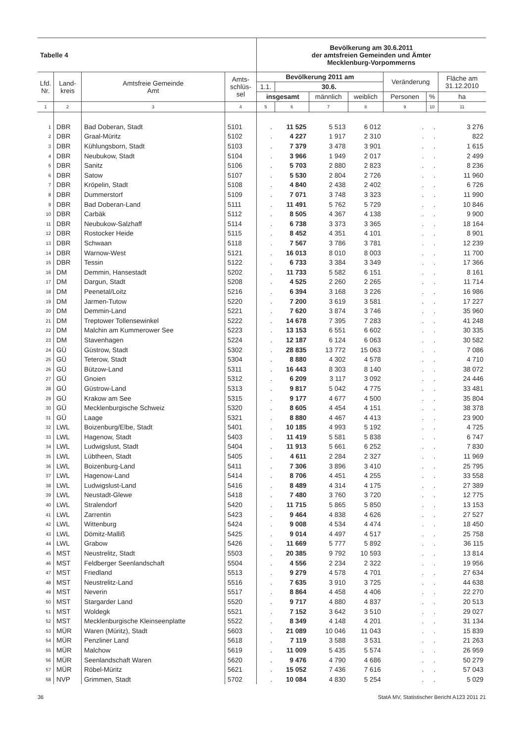| Tabelle 4 | | | | Bevölkerung am 30.6.2011 der amtsfreien Gemeinden und Ämter Mecklenburg-Vorpommerns | | | | | | |
| Lfd. Nr. | Land- kreis | Amtsfreie Gemeinde Amt | Amts- schlüs- sel | Bevölkerung 2011 am | | | | Veränderung | | Fläche am 31.12.2010 |
| | | | | 1.1. | 30.6. | | | | | |
| | | | | insgesamt | | männlich | weiblich | Personen | % | ha |
| 1 | 2 | 3 | 4 | 5 | 6 | 7 | 8 | 9 | 10 | 11 |
| 1 | DBR | Bad Doberan, Stadt | 5101 | . | 11 525 | 5 513 | 6 012 | . | . | 3 276 |
| 2 | DBR | Graal-Müritz | 5102 | . | 4 227 | 1 917 | 2 310 | . | . | 822 |
| 3 | DBR | Kühlungsborn, Stadt | 5103 | . | 7 379 | 3 478 | 3 901 | . | . | 1 615 |
| 4 | DBR | Neubukow, Stadt | 5104 | . | 3 966 | 1 949 | 2 017 | . | . | 2 499 |
| 5 | DBR | Sanitz | 5106 | . | 5 703 | 2 880 | 2 823 | . | . | 8 236 |
| 6 | DBR | Satow | 5107 | . | 5 530 | 2 804 | 2 726 | . | . | 11 960 |
| 7 | DBR | Kröpelin, Stadt | 5108 | . | 4 840 | 2 438 | 2 402 | . | . | 6 726 |
| 8 | DBR | Dummerstorf | 5109 | . | 7 071 | 3 748 | 3 323 | . | . | 11 990 |
| 9 | DBR | Bad Doberan-Land | 5111 | . | 11 491 | 5 762 | 5 729 | . | . | 10 846 |
| 10 | DBR | Carbäk | 5112 | . | 8 505 | 4 367 | 4 138 | . | . | 9 900 |
| 11 | DBR | Neubukow-Salzhaff | 5114 | . | 6 738 | 3 373 | 3 365 | . | . | 18 164 |
| 12 | DBR | Rostocker Heide | 5115 | . | 8 452 | 4 351 | 4 101 | . | . | 8 901 |
| 13 | DBR | Schwaan | 5118 | . | 7 567 | 3 786 | 3 781 | . | . | 12 239 |
| 14 | DBR | Warnow-West | 5121 | . | 16 013 | 8 010 | 8 003 | . | . | 11 700 |
| 15 | DBR | Tessin | 5122 | . | 6 733 | 3 384 | 3 349 | . | . | 17 366 |
| 16 | DM | Demmin, Hansestadt | 5202 | . | 11 733 | 5 582 | 6 151 | . | . | 8 161 |
| 17 | DM | Dargun, Stadt | 5208 | . | 4 525 | 2 260 | 2 265 | . | . | 11 714 |
| 18 | DM | Peenetal/Loitz | 5216 | . | 6 394 | 3 168 | 3 226 | . | . | 16 986 |
| 19 | DM | Jarmen-Tutow | 5220 | . | 7 200 | 3 619 | 3 581 | . | . | 17 227 |
| 20 | DM | Demmin-Land | 5221 | . | 7 620 | 3 874 | 3 746 | . | . | 35 960 |
| 21 | DM | Treptower Tollensewinkel | 5222 | . | 14 678 | 7 395 | 7 283 | . | . | 41 248 |
| 22 | DM | Malchin am Kummerower See | 5223 | . | 13 153 | 6 551 | 6 602 | . | . | 30 335 |
| 23 | DM | Stavenhagen | 5224 | . | 12 187 | 6 124 | 6 063 | . | . | 30 582 |
| 24 | GÜ | Güstrow, Stadt | 5302 | . | 28 835 | 13 772 | 15 063 | . | . | 7 086 |
| 25 | GÜ | Teterow, Stadt | 5304 | . | 8 880 | 4 302 | 4 578 | . | . | 4 710 |
| 26 | GÜ | Bützow-Land | 5311 | . | 16 443 | 8 303 | 8 140 | . | . | 38 072 |
| 27 | GÜ | Gnoien | 5312 | . | 6 209 | 3 117 | 3 092 | . | . | 24 446 |
| 28 | GÜ | Güstrow-Land | 5313 | . | 9 817 | 5 042 | 4 775 | . | . | 33 481 |
| 29 | GÜ | Krakow am See | 5315 | . | 9 177 | 4 677 | 4 500 | . | . | 35 804 |
| 30 | GÜ | Mecklenburgische Schweiz | 5320 | . | 8 605 | 4 454 | 4 151 | . | . | 38 378 |
| 31 | GÜ | Laage | 5321 | . | 8 880 | 4 467 | 4 413 | . | . | 23 900 |
| 32 | LWL | Boizenburg/Elbe, Stadt | 5401 | . | 10 185 | 4 993 | 5 192 | . | . | 4 725 |
| 33 | LWL | Hagenow, Stadt | 5403 | . | 11 419 | 5 581 | 5 838 | . | . | 6 747 |
| 34 | LWL | Ludwigslust, Stadt | 5404 | . | 11 913 | 5 661 | 6 252 | . | . | 7 830 |
| 35 | LWL | Lübtheen, Stadt | 5405 | . | 4 611 | 2 284 | 2 327 | . | . | 11 969 |
| 36 | LWL | Boizenburg-Land | 5411 | . | 7 306 | 3 896 | 3 410 | . | . | 25 795 |
| 37 | LWL | Hagenow-Land | 5414 | . | 8 706 | 4 451 | 4 255 | . | . | 33 558 |
| 38 | LWL | Ludwigslust-Land | 5416 | . | 8 489 | 4 314 | 4 175 | . | . | 27 389 |
| 39 | LWL | Neustadt-Glewe | 5418 | . | 7 480 | 3 760 | 3 720 | . | . | 12 775 |
| 40 | LWL | Stralendorf | 5420 | . | 11 715 | 5 865 | 5 850 | . | . | 13 153 |
| 41 | LWL | Zarrentin | 5423 | . | 9 464 | 4 838 | 4 626 | . | . | 27 527 |
| 42 | LWL | Wittenburg | 5424 | . | 9 008 | 4 534 | 4 474 | . | . | 18 450 |
| 43 | LWL | Dömitz-Malliß | 5425 | . | 9 014 | 4 497 | 4 517 | . | . | 25 758 |
| 44 | LWL | Grabow | 5426 | . | 11 669 | 5 777 | 5 892 | . | . | 36 115 |
| 45 | MST | Neustrelitz, Stadt | 5503 | . | 20 385 | 9 792 | 10 593 | . | . | 13 814 |
| 46 | MST | Feldberger Seenlandschaft | 5504 | . | 4 556 | 2 234 | 2 322 | . | . | 19 956 |
| 47 | MST | Friedland | 5513 | . | 9 279 | 4 578 | 4 701 | . | . | 27 634 |
| 48 | MST | Neustrelitz-Land | 5516 | . | 7 635 | 3 910 | 3 725 | . | . | 44 638 |
| 49 | MST | Neverin | 5517 | . | 8 864 | 4 458 | 4 406 | . | . | 22 270 |
| 50 | MST | Stargarder Land | 5520 | . | 9 717 | 4 880 | 4 837 | . | . | 20 513 |
| 51 | MST | Woldegk | 5521 | . | 7 152 | 3 642 | 3 510 | . | . | 29 027 |
| 52 | MST | Mecklenburgische Kleinseenplatte | 5522 | . | 8 349 | 4 148 | 4 201 | . | . | 31 134 |
| 53 | MÜR | Waren (Müritz), Stadt | 5603 | . | 21 089 | 10 046 | 11 043 | . | . | 15 839 |
| 54 | MÜR | Penzliner Land | 5618 | . | 7 119 | 3 588 | 3 531 | . | . | 21 263 |
| 55 | MÜR | Malchow | 5619 | . | 11 009 | 5 435 | 5 574 | . | . | 26 959 |
| 56 | MÜR | Seenlandschaft Waren | 5620 | . | 9 476 | 4 790 | 4 686 | . | . | 50 279 |
| 57 | MÜR | Röbel-Müritz | 5621 | . | 15 052 | 7 436 | 7 616 | . | . | 57 043 |
| 58 | NVP | Grimmen, Stadt | 5702 | . | 10 084 | 4 830 | 5 254 | . | . | 5 029 |
36 StatA MV, Statistischer Bericht A123 2011 21